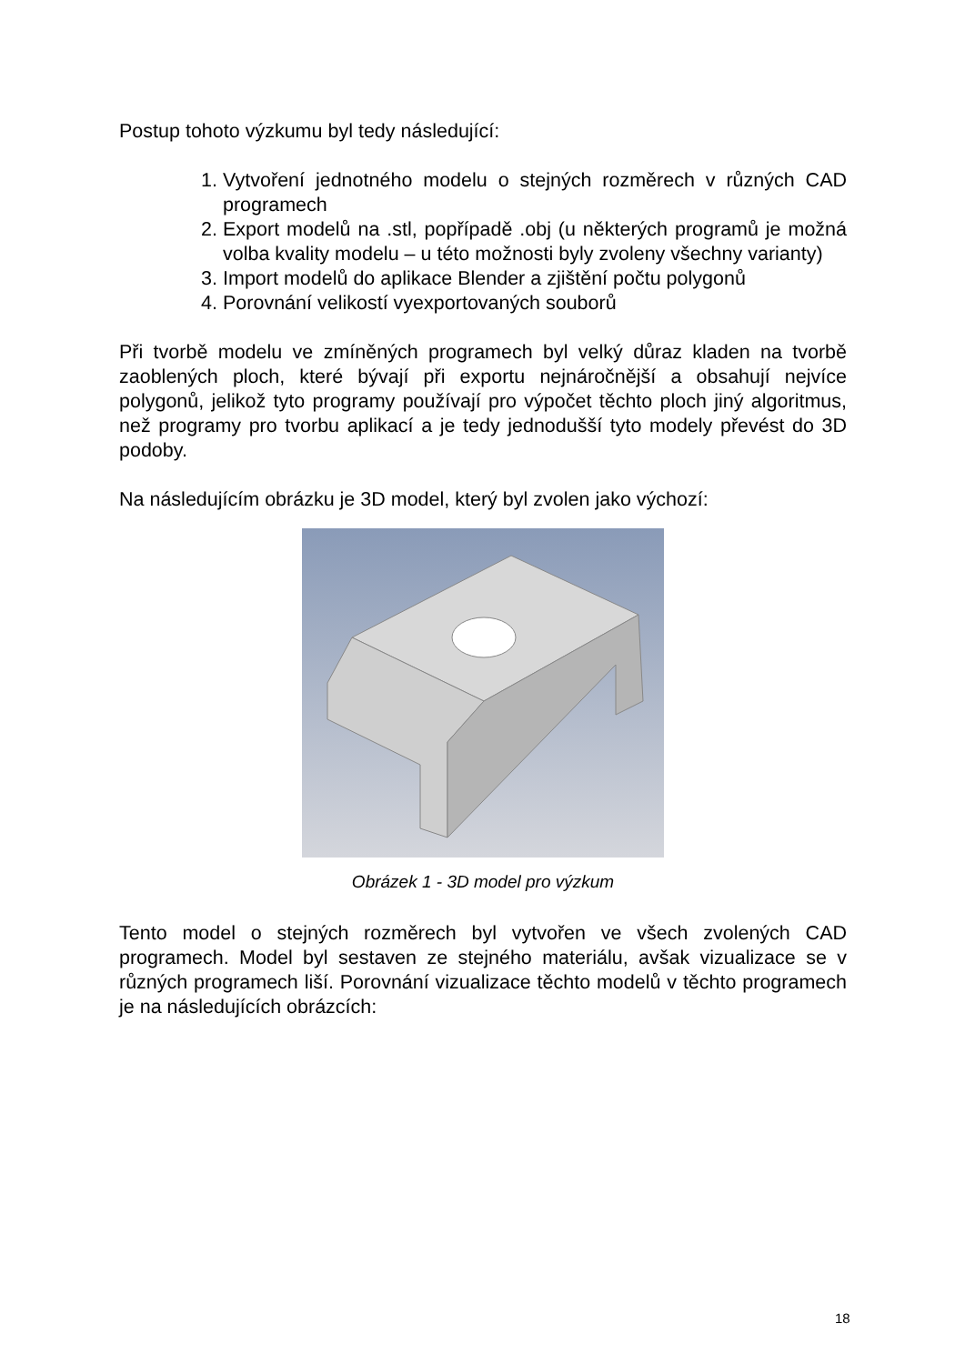Postup tohoto výzkumu byl tedy následující:
1. Vytvoření jednotného modelu o stejných rozměrech v různých CAD programech
2. Export modelů na .stl, popřípadě .obj (u některých programů je možná volba kvality modelu – u této možnosti byly zvoleny všechny varianty)
3. Import modelů do aplikace Blender a zjištění počtu polygonů
4. Porovnání velikostí vyexportovaných souborů
Při tvorbě modelu ve zmíněných programech byl velký důraz kladen na tvorbě zaoblených ploch, které bývají při exportu nejnáročnější a obsahují nejvíce polygonů, jelikož tyto programy používají pro výpočet těchto ploch jiný algoritmus, než programy pro tvorbu aplikací a je tedy jednodušší tyto modely převést do 3D podoby.
Na následujícím obrázku je 3D model, který byl zvolen jako výchozí:
Obrázek 1 - 3D model pro výzkum
Tento model o stejných rozměrech byl vytvořen ve všech zvolených CAD programech. Model byl sestaven ze stejného materiálu, avšak vizualizace se v různých programech liší. Porovnání vizualizace těchto modelů v těchto programech je na následujících obrázcích:
18